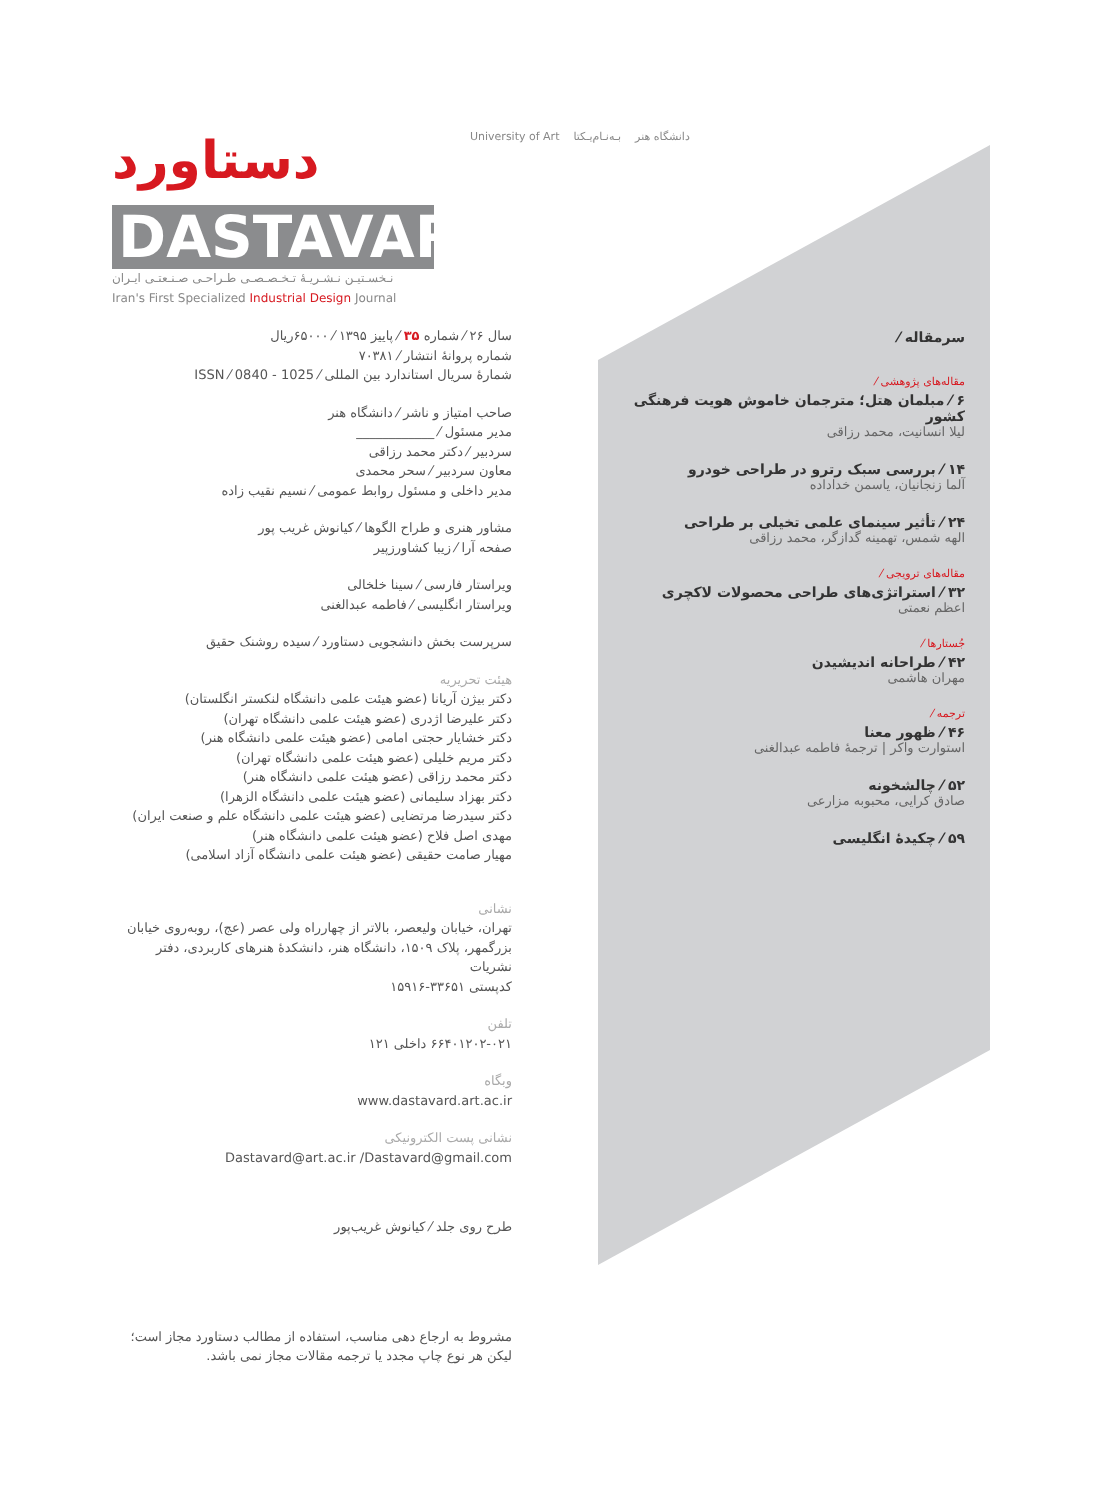University of Art دانشگاه هنر بـه‌نـام‌یـکتا
دستاورد
DASTAVARD
نـخسـتیـن نـشـریـۀ تـخـصـصـی طـراحـی صـنـعتـی ایـران
Iran's First Specialized Industrial Design Journal
سال ۲۶ ⁄ شماره ۳۵ ⁄ پاییز ۱۳۹۵ ⁄ ۶۵۰۰۰ریال
شماره پروانۀ انتشار ⁄ ۷۰۳۸۱
شمارۀ سریال استاندارد بین المللی ⁄ 1025 - 0840 ⁄ ISSN
صاحب امتیاز و ناشر ⁄ دانشگاه هنر
مدیر مسئول ⁄ ____________
سردبیر ⁄ دکتر محمد رزاقی
معاون سردبیر ⁄ سحر محمدی
مدیر داخلی و مسئول روابط عمومی ⁄ نسیم نقیب زاده
مشاور هنری و طراح الگوها ⁄ کیانوش غریب پور
صفحه آرا ⁄ زیبا کشاورزپیر
ویراستار فارسی ⁄ سینا خلخالی
ویراستار انگلیسی ⁄ فاطمه عبدالغنی
سرپرست بخش دانشجویی دستاورد ⁄ سیده روشنک حقیق
هیئت تحریریه
دکتر بیژن آریانا (عضو هیئت علمی دانشگاه لنکستر انگلستان)
دکتر علیرضا اژدری (عضو هیئت علمی دانشگاه تهران)
دکتر خشایار حجتی امامی (عضو هیئت علمی دانشگاه هنر)
دکتر مریم خلیلی (عضو هیئت علمی دانشگاه تهران)
دکتر محمد رزاقی (عضو هیئت علمی دانشگاه هنر)
دکتر بهزاد سلیمانی (عضو هیئت علمی دانشگاه الزهرا)
دکتر سیدرضا مرتضایی (عضو هیئت علمی دانشگاه علم و صنعت ایران)
مهدی اصل فلاح (عضو هیئت علمی دانشگاه هنر)
مهیار صامت حقیقی (عضو هیئت علمی دانشگاه آزاد اسلامی)
نشانی
تهران، خیابان ولیعصر، بالاتر از چهارراه ولی عصر (عج)، روبه‌روی خیابان بزرگمهر، پلاک ۱۵۰۹، دانشگاه هنر، دانشکدۀ هنرهای کاربردی، دفتر نشریات
کدپستی ۳۳۶۵۱-۱۵۹۱۶
تلفن
۶۶۴۰۱۲۰۲-۰۲۱ داخلی ۱۲۱
وبگاه
www.dastavard.art.ac.ir
نشانی پست الکترونیکی
Dastavard@art.ac.ir /Dastavard@gmail.com
طرح روی جلد ⁄ کیانوش غریب‌پور
مشروط به ارجاع دهی مناسب، استفاده از مطالب دستاورد مجاز است؛ لیکن هر نوع چاپ مجدد یا ترجمه مقالات مجاز نمی باشد.
سرمقاله ⁄
مقاله‌های پژوهشی ⁄
۶ ⁄ مبلمان هتل؛ مترجمان خاموش هویت فرهنگی کشور
لیلا انسانیت، محمد رزاقی
۱۴ ⁄ بررسی سبک رترو در طراحی خودرو
آلما زنجانیان، یاسمن خداداده
۲۴ ⁄ تأثیر سینمای علمی تخیلی بر طراحی
الهه شمس، تهمینه گدازگر، محمد رزاقی
مقاله‌های ترویجی ⁄
۳۲ ⁄ استراتژی‌های طراحی محصولات لاکچری
اعظم نعمتی
جُستارها ⁄
۴۲ ⁄ طراحانه اندیشیدن
مهران هاشمی
ترجمه ⁄
۴۶ ⁄ ظهور معنا
استوارت واکر | ترجمۀ فاطمه عبدالغنی
۵۲ ⁄ چالشخونه
صادق کرایی، محبوبه مزارعی
۵۹ ⁄ چکیدۀ انگلیسی